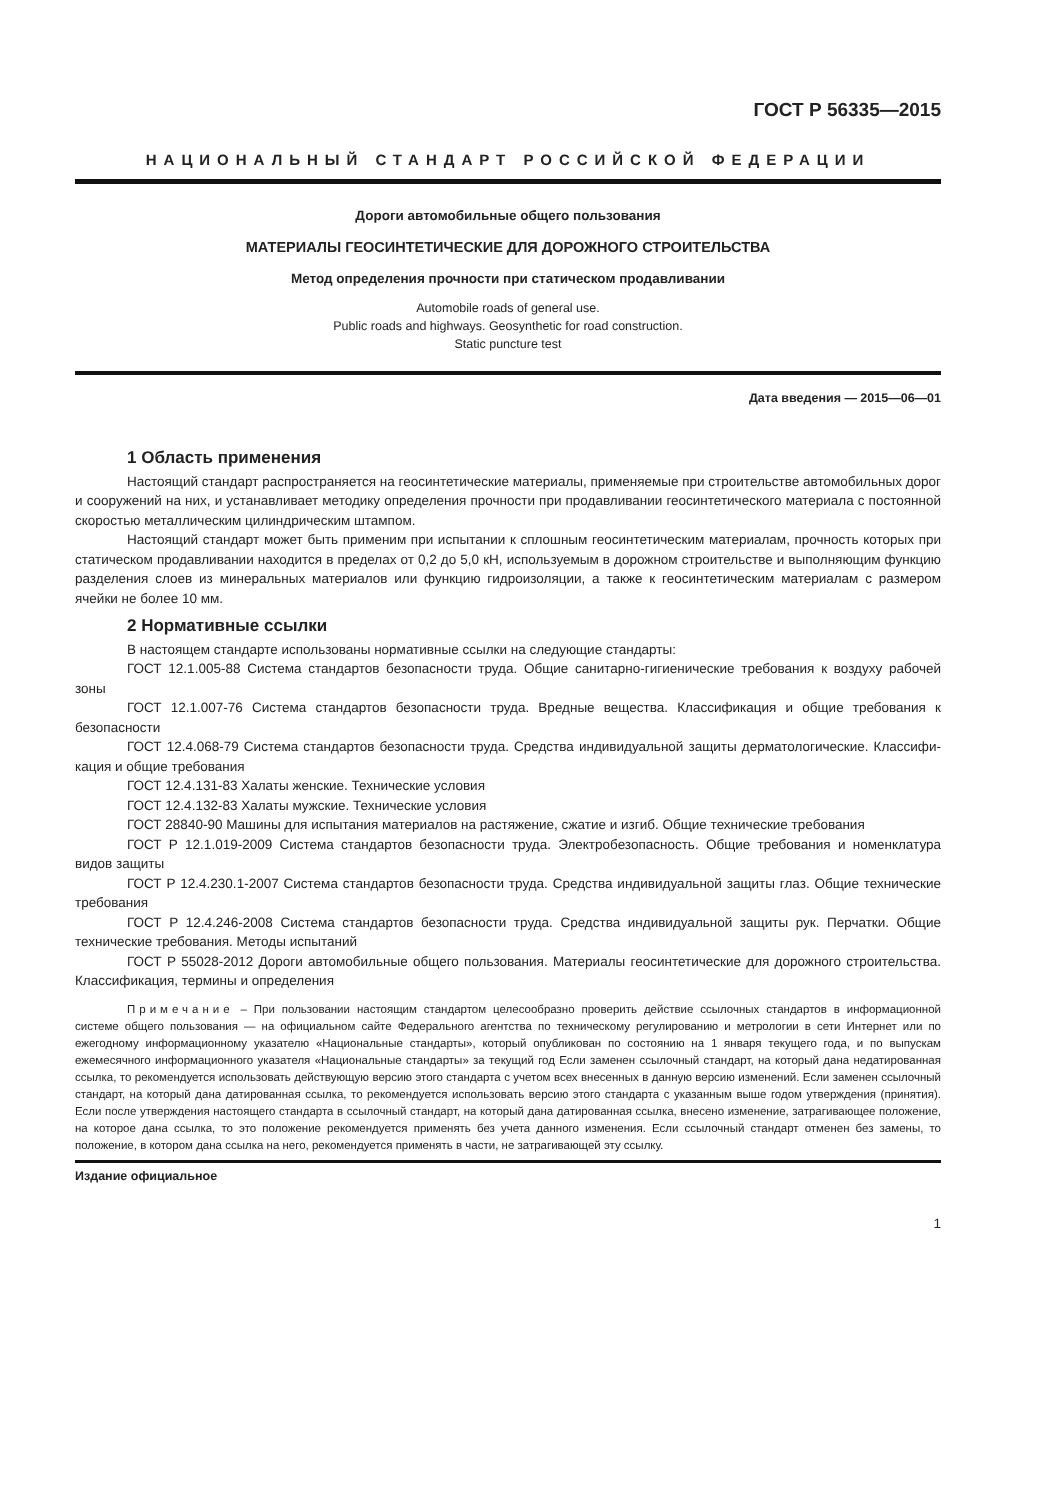ГОСТ Р 56335—2015
НАЦИОНАЛЬНЫЙ СТАНДАРТ РОССИЙСКОЙ ФЕДЕРАЦИИ
Дороги автомобильные общего пользования
МАТЕРИАЛЫ ГЕОСИНТЕТИЧЕСКИЕ ДЛЯ ДОРОЖНОГО СТРОИТЕЛЬСТВА
Метод определения прочности при статическом продавливании
Automobile roads of general use.
Public roads and highways. Geosynthetic for road construction.
Static puncture test
Дата введения — 2015—06—01
1 Область применения
Настоящий стандарт распространяется на геосинтетические материалы, применяемые при строительстве автомобильных дорог и сооружений на них, и устанавливает методику определения прочности при продавливании геосинтетического материала с постоянной скоростью металлическим цилиндрическим штампом.
Настоящий стандарт может быть применим при испытании к сплошным геосинтетическим материалам, прочность которых при статическом продавливании находится в пределах от 0,2 до 5,0 кН, используемым в дорожном строительстве и выполняющим функцию разделения слоев из минеральных материалов или функцию гидроизоляции, а также к геосинтетическим материалам с размером ячейки не более 10 мм.
2 Нормативные ссылки
В настоящем стандарте использованы нормативные ссылки на следующие стандарты:
ГОСТ 12.1.005-88 Система стандартов безопасности труда. Общие санитарно-гигиенические требования к воздуху рабочей зоны
ГОСТ 12.1.007-76 Система стандартов безопасности труда. Вредные вещества. Классификация и общие требования к безопасности
ГОСТ 12.4.068-79 Система стандартов безопасности труда. Средства индивидуальной защиты дерматологические. Классифи-кация и общие требования
ГОСТ 12.4.131-83 Халаты женские. Технические условия
ГОСТ 12.4.132-83 Халаты мужские. Технические условия
ГОСТ 28840-90 Машины для испытания материалов на растяжение, сжатие и изгиб. Общие технические требования
ГОСТ Р 12.1.019-2009 Система стандартов безопасности труда. Электробезопасность. Общие требования и номенклатура видов защиты
ГОСТ Р 12.4.230.1-2007 Система стандартов безопасности труда. Средства индивидуальной защиты глаз. Общие технические требования
ГОСТ Р 12.4.246-2008 Система стандартов безопасности труда. Средства индивидуальной защиты рук. Перчатки. Общие технические требования. Методы испытаний
ГОСТ Р 55028-2012 Дороги автомобильные общего пользования. Материалы геосинтетические для дорожного строительства. Классификация, термины и определения
Примечание – При пользовании настоящим стандартом целесообразно проверить действие ссылочных стандартов в информационной системе общего пользования — на официальном сайте Федерального агентства по техническому регулированию и метрологии в сети Интернет или по ежегодному информационному указателю «Национальные стандарты», который опубликован по состоянию на 1 января текущего года, и по выпускам ежемесячного информационного указателя «Национальные стандарты» за текущий год Если заменен ссылочный стандарт, на который дана недатированная ссылка, то рекомендуется использовать действующую версию этого стандарта с учетом всех внесенных в данную версию изменений. Если заменен ссылочный стандарт, на который дана датированная ссылка, то рекомендуется использовать версию этого стандарта с указанным выше годом утверждения (принятия). Если после утверждения настоящего стандарта в ссылочный стандарт, на который дана датированная ссылка, внесено изменение, затрагивающее положение, на которое дана ссылка, то это положение рекомендуется применять без учета данного изменения. Если ссылочный стандарт отменен без замены, то положение, в котором дана ссылка на него, рекомендуется применять в части, не затрагивающей эту ссылку.
Издание официальное
1